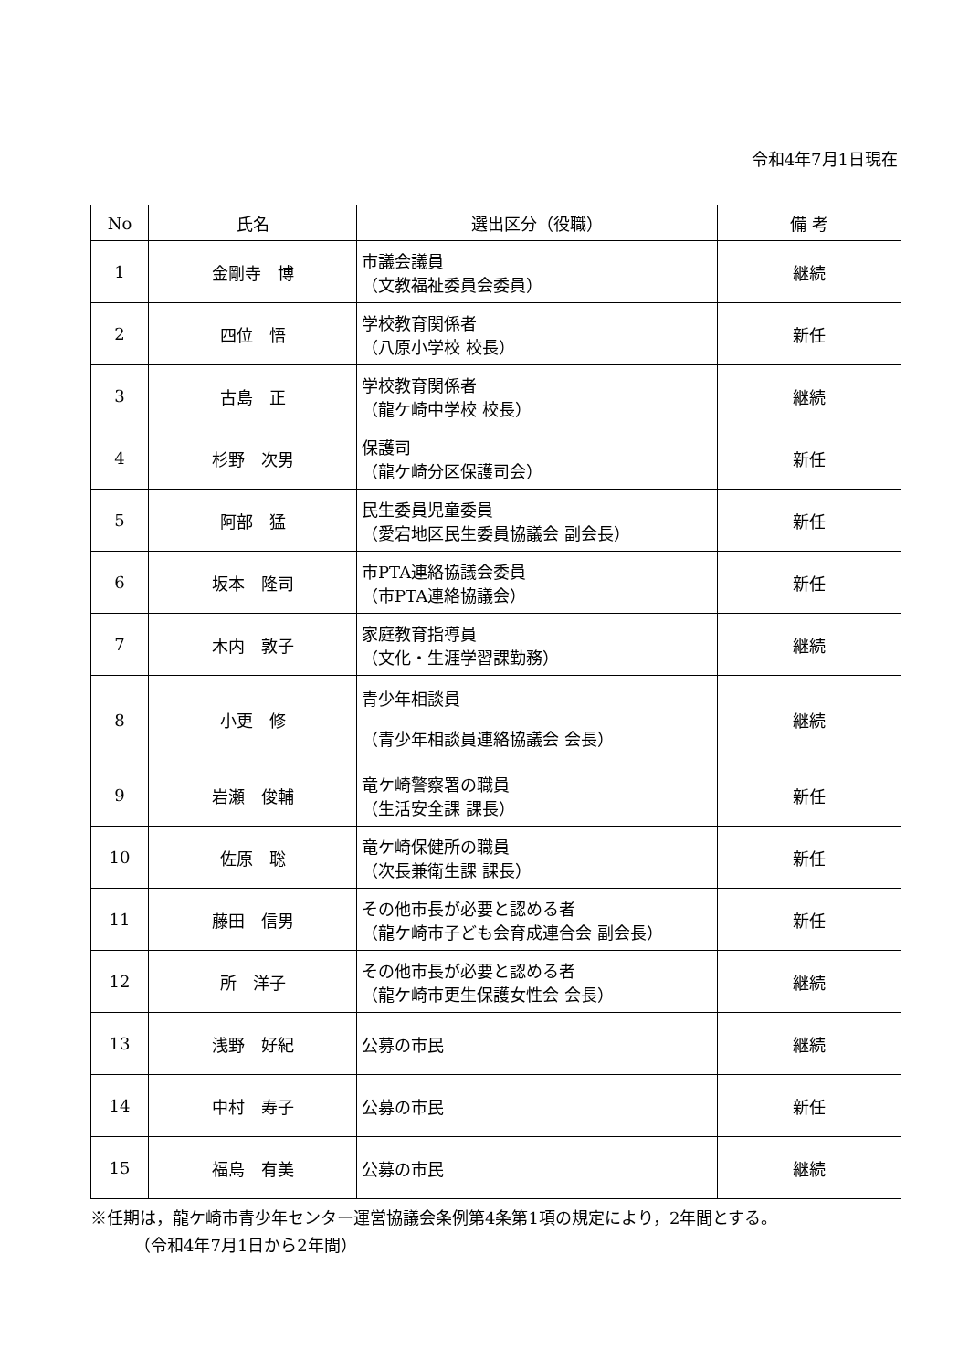令和4年7月1日現在
| No | 氏名 | 選出区分（役職） | 備 考 |
| --- | --- | --- | --- |
| 1 | 金剛寺 博 | 市議会議員 （文教福祉委員会委員） | 継続 |
| 2 | 四位 悟 | 学校教育関係者 （八原小学校 校長） | 新任 |
| 3 | 古島 正 | 学校教育関係者 （龍ケ崎中学校 校長） | 継続 |
| 4 | 杉野 次男 | 保護司 （龍ケ崎分区保護司会） | 新任 |
| 5 | 阿部 猛 | 民生委員児童委員 （愛宕地区民生委員協議会 副会長） | 新任 |
| 6 | 坂本 隆司 | 市PTA連絡協議会委員 （市PTA連絡協議会） | 新任 |
| 7 | 木内 敦子 | 家庭教育指導員 （文化・生涯学習課勤務） | 継続 |
| 8 | 小更 修 | 青少年相談員 （青少年相談員連絡協議会 会長） | 継続 |
| 9 | 岩瀬 俊輔 | 竜ケ崎警察署の職員 （生活安全課 課長） | 新任 |
| 10 | 佐原 聡 | 竜ケ崎保健所の職員 （次長兼衛生課 課長） | 新任 |
| 11 | 藤田 信男 | その他市長が必要と認める者 （龍ケ崎市子ども会育成連合会 副会長） | 新任 |
| 12 | 所 洋子 | その他市長が必要と認める者 （龍ケ崎市更生保護女性会 会長） | 継続 |
| 13 | 浅野 好紀 | 公募の市民 | 継続 |
| 14 | 中村 寿子 | 公募の市民 | 新任 |
| 15 | 福島 有美 | 公募の市民 | 継続 |
※任期は，龍ケ崎市青少年センター運営協議会条例第4条第1項の規定により，2年間とする。
（令和4年7月1日から2年間）